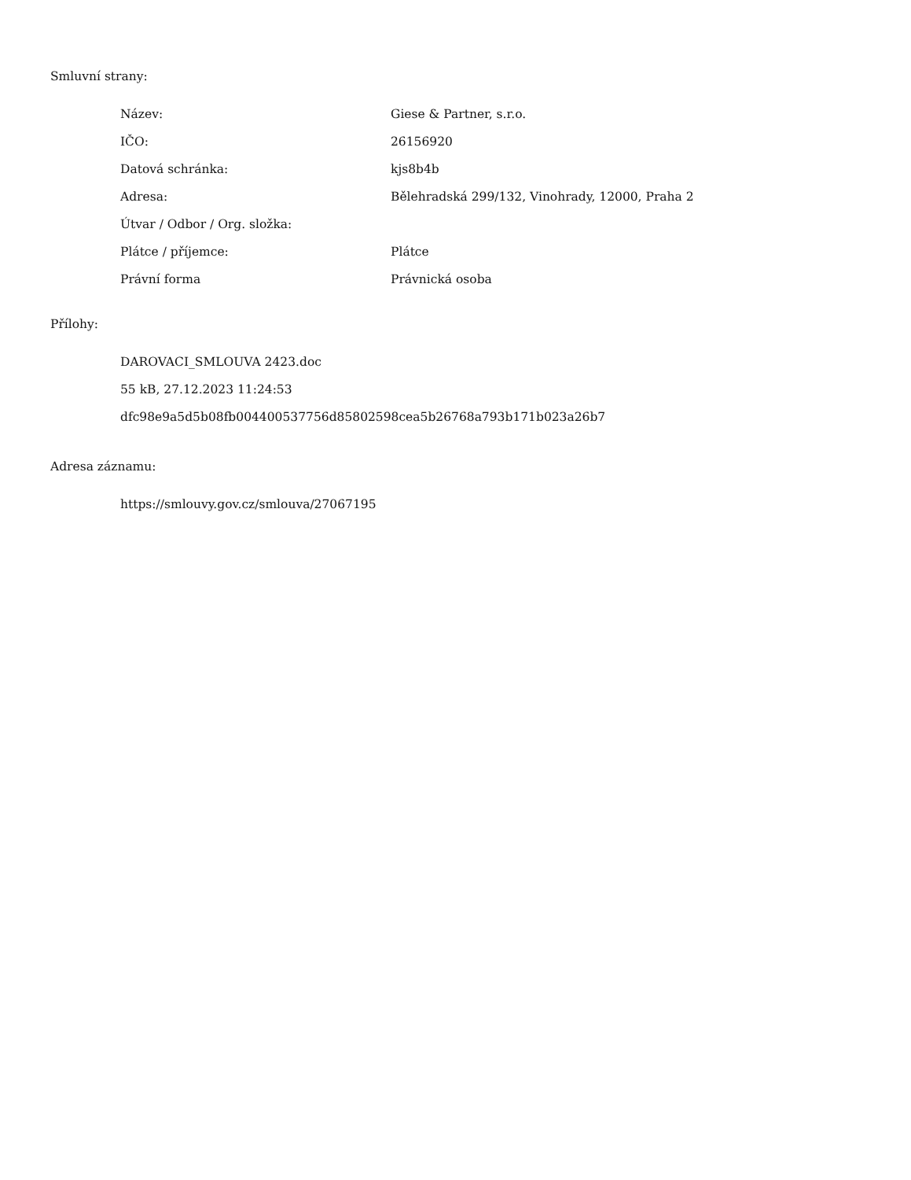Smluvní strany:
| Název: | Giese & Partner, s.r.o. |
| IČO: | 26156920 |
| Datová schránka: | kjs8b4b |
| Adresa: | Bělehradská 299/132, Vinohrady, 12000, Praha 2 |
| Útvar / Odbor / Org. složka: | |
| Plátce / příjemce: | Plátce |
| Právní forma | Právnická osoba |
Přílohy:
DAROVACI_SMLOUVA 2423.doc
55 kB, 27.12.2023 11:24:53
dfc98e9a5d5b08fb004400537756d85802598cea5b26768a793b171b023a26b7
Adresa záznamu:
https://smlouvy.gov.cz/smlouva/27067195